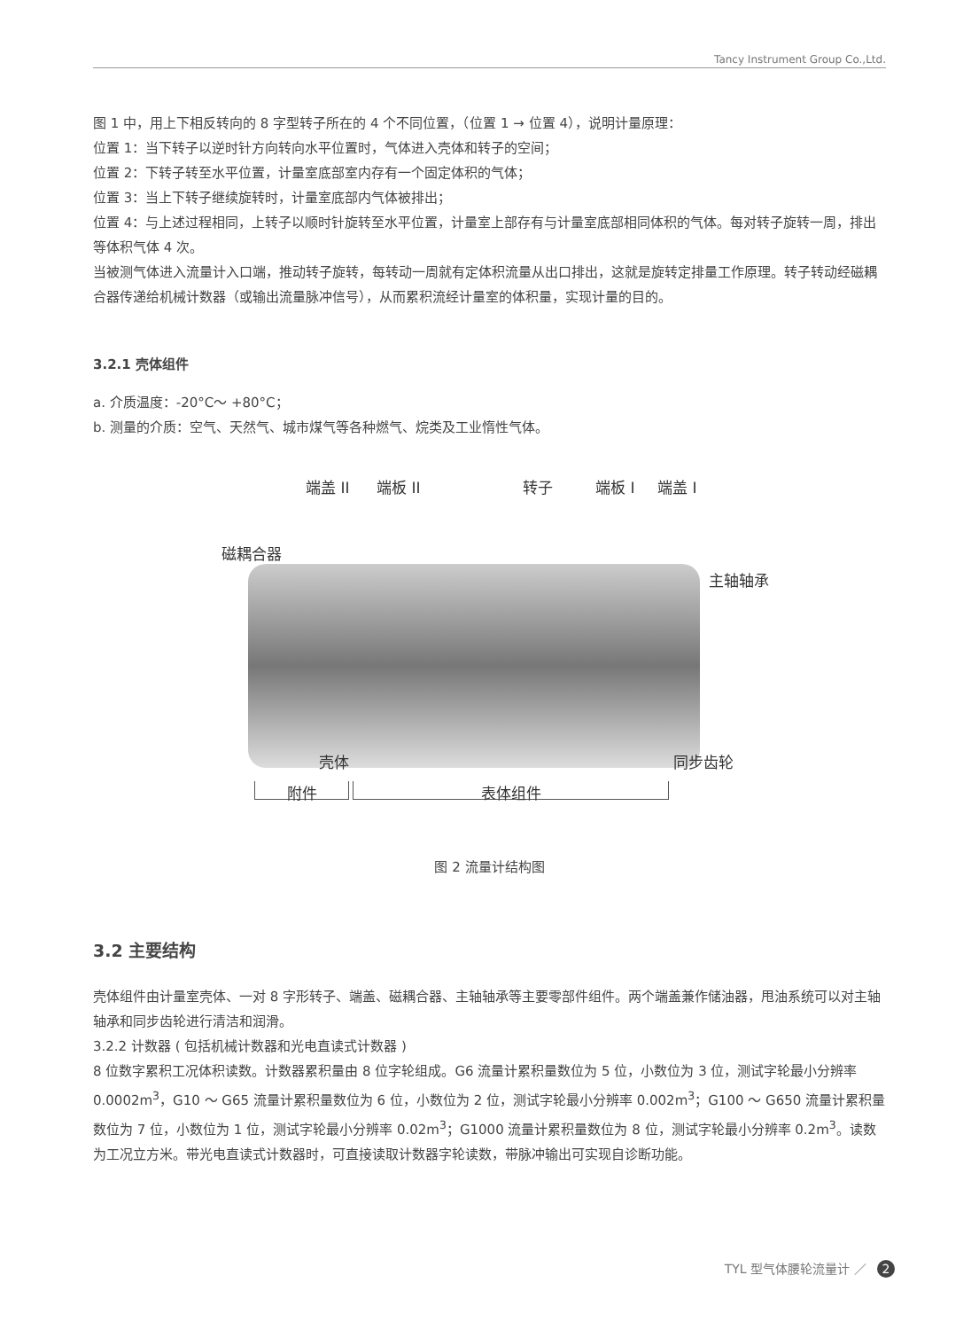Tancy Instrument Group Co.,Ltd.
图 1 中，用上下相反转向的 8 字型转子所在的 4 个不同位置，（位置 1 → 位置 4），说明计量原理：
位置 1：当下转子以逆时针方向转向水平位置时，气体进入壳体和转子的空间；
位置 2：下转子转至水平位置，计量室底部室内存有一个固定体积的气体；
位置 3：当上下转子继续旋转时，计量室底部内气体被排出；
位置 4：与上述过程相同，上转子以顺时针旋转至水平位置，计量室上部存有与计量室底部相同体积的气体。每对转子旋转一周，排出等体积气体 4 次。
当被测气体进入流量计入口端，推动转子旋转，每转动一周就有定体积流量从出口排出，这就是旋转定排量工作原理。转子转动经磁耦合器传递给机械计数器（或输出流量脉冲信号），从而累积流经计量室的体积量，实现计量的目的。
3.2.1 壳体组件
a. 介质温度：-20°C～ +80°C；
b. 测量的介质：空气、天然气、城市煤气等各种燃气、烷类及工业惰性气体。
端盖 II 端板 II 转子 端板 I 端盖 I
磁耦合器
主轴轴承
壳体 同步齿轮
附件 表体组件
图 2 流量计结构图
3.2 主要结构
壳体组件由计量室壳体、一对 8 字形转子、端盖、磁耦合器、主轴轴承等主要零部件组件。两个端盖兼作储油器，甩油系统可以对主轴轴承和同步齿轮进行清洁和润滑。
3.2.2 计数器 ( 包括机械计数器和光电直读式计数器 )
8 位数字累积工况体积读数。计数器累积量由 8 位字轮组成。G6 流量计累积量数位为 5 位，小数位为 3 位，测试字轮最小分辨率 0.0002m<sup>3</sup>，G10 ～ G65 流量计累积量数位为 6 位，小数位为 2 位，测试字轮最小分辨率 0.002m<sup>3</sup>；G100 ～ G650 流量计累积量数位为 7 位，小数位为 1 位，测试字轮最小分辨率 0.02m<sup>3</sup>；G1000 流量计累积量数位为 8 位，测试字轮最小分辨率 0.2m<sup>3</sup>。读数为工况立方米。带光电直读式计数器时，可直接读取计数器字轮读数，带脉冲输出可实现自诊断功能。
TYL 型气体腰轮流量计 ／ 2